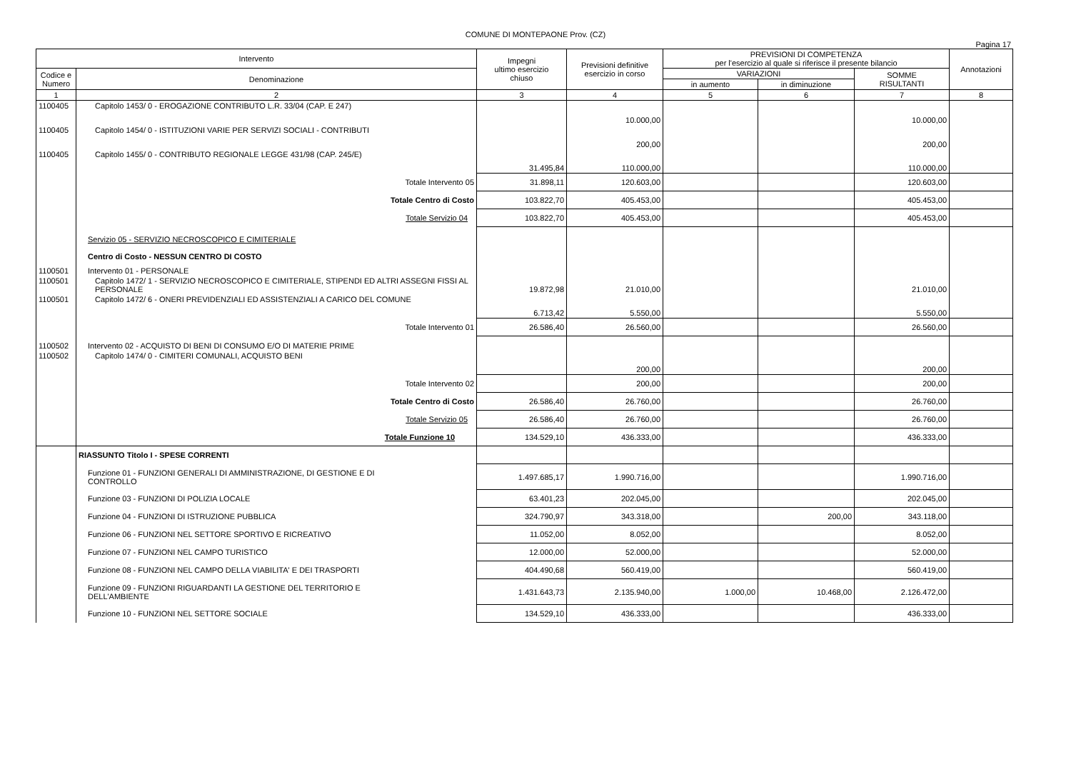COMUNE DI MONTEPAONE Prov. (CZ)
Pagina 17
| Intervento | | Impegni ultimo esercizio chiuso | Previsioni definitive esercizio in corso | PREVISIONI DI COMPETENZA per l'esercizio al quale si riferisce il presente bilancio | | | Annotazioni |
| --- | --- | --- | --- | --- | --- | --- | --- |
| Codice e Numero | Denominazione | | | VARIAZIONI | | SOMME RISULTANTI | |
| | | | | in aumento | in diminuzione | | |
| 1 | 2 | 3 | 4 | 5 | 6 | 7 | 8 |
| 1100405 | Capitolo 1453/ 0 - EROGAZIONE CONTRIBUTO L.R. 33/04 (CAP. E 247) | | 10.000,00 | | | 10.000,00 | |
| 1100405 | Capitolo 1454/ 0 - ISTITUZIONI VARIE PER SERVIZI SOCIALI - CONTRIBUTI | | 200,00 | | | 200,00 | |
| 1100405 | Capitolo 1455/ 0 - CONTRIBUTO REGIONALE LEGGE 431/98 (CAP. 245/E) | 31.495,84 | 110.000,00 | | | 110.000,00 | |
| | Totale Intervento 05 | 31.898,11 | 120.603,00 | | | 120.603,00 | |
| | Totale Centro di Costo | 103.822,70 | 405.453,00 | | | 405.453,00 | |
| | Totale Servizio 04 | 103.822,70 | 405.453,00 | | | 405.453,00 | |
| | Servizio 05 - SERVIZIO NECROSCOPICO E CIMITERIALE | | | | | | |
| | Centro di Costo - NESSUN CENTRO DI COSTO | | | | | | |
| 1100501 | Intervento 01 - PERSONALE | | | | | | |
| 1100501 | Capitolo 1472/ 1 - SERVIZIO NECROSCOPICO E CIMITERIALE, STIPENDI ED ALTRI ASSEGNI FISSI AL PERSONALE | 19.872,98 | 21.010,00 | | | 21.010,00 | |
| 1100501 | Capitolo 1472/ 6 - ONERI PREVIDENZIALI ED ASSISTENZIALI A CARICO DEL COMUNE | 6.713,42 | 5.550,00 | | | 5.550,00 | |
| | Totale Intervento 01 | 26.586,40 | 26.560,00 | | | 26.560,00 | |
| 1100502 | Intervento 02 - ACQUISTO DI BENI DI CONSUMO E/O DI MATERIE PRIME | | | | | | |
| 1100502 | Capitolo 1474/ 0 - CIMITERI COMUNALI, ACQUISTO BENI | | 200,00 | | | 200,00 | |
| | Totale Intervento 02 | | 200,00 | | | 200,00 | |
| | Totale Centro di Costo | 26.586,40 | 26.760,00 | | | 26.760,00 | |
| | Totale Servizio 05 | 26.586,40 | 26.760,00 | | | 26.760,00 | |
| | Totale Funzione 10 | 134.529,10 | 436.333,00 | | | 436.333,00 | |
| | RIASSUNTO Titolo I - SPESE CORRENTI | | | | | | |
| | Funzione 01 - FUNZIONI GENERALI DI AMMINISTRAZIONE, DI GESTIONE E DI CONTROLLO | 1.497.685,17 | 1.990.716,00 | | | 1.990.716,00 | |
| | Funzione 03 - FUNZIONI DI POLIZIA LOCALE | 63.401,23 | 202.045,00 | | | 202.045,00 | |
| | Funzione 04 - FUNZIONI DI ISTRUZIONE PUBBLICA | 324.790,97 | 343.318,00 | | 200,00 | 343.118,00 | |
| | Funzione 06 - FUNZIONI NEL SETTORE SPORTIVO E RICREATIVO | 11.052,00 | 8.052,00 | | | 8.052,00 | |
| | Funzione 07 - FUNZIONI NEL CAMPO TURISTICO | 12.000,00 | 52.000,00 | | | 52.000,00 | |
| | Funzione 08 - FUNZIONI NEL CAMPO DELLA VIABILITA' E DEI TRASPORTI | 404.490,68 | 560.419,00 | | | 560.419,00 | |
| | Funzione 09 - FUNZIONI RIGUARDANTI LA GESTIONE DEL TERRITORIO E DELL'AMBIENTE | 1.431.643,73 | 2.135.940,00 | 1.000,00 | 10.468,00 | 2.126.472,00 | |
| | Funzione 10 - FUNZIONI NEL SETTORE SOCIALE | 134.529,10 | 436.333,00 | | | 436.333,00 | |